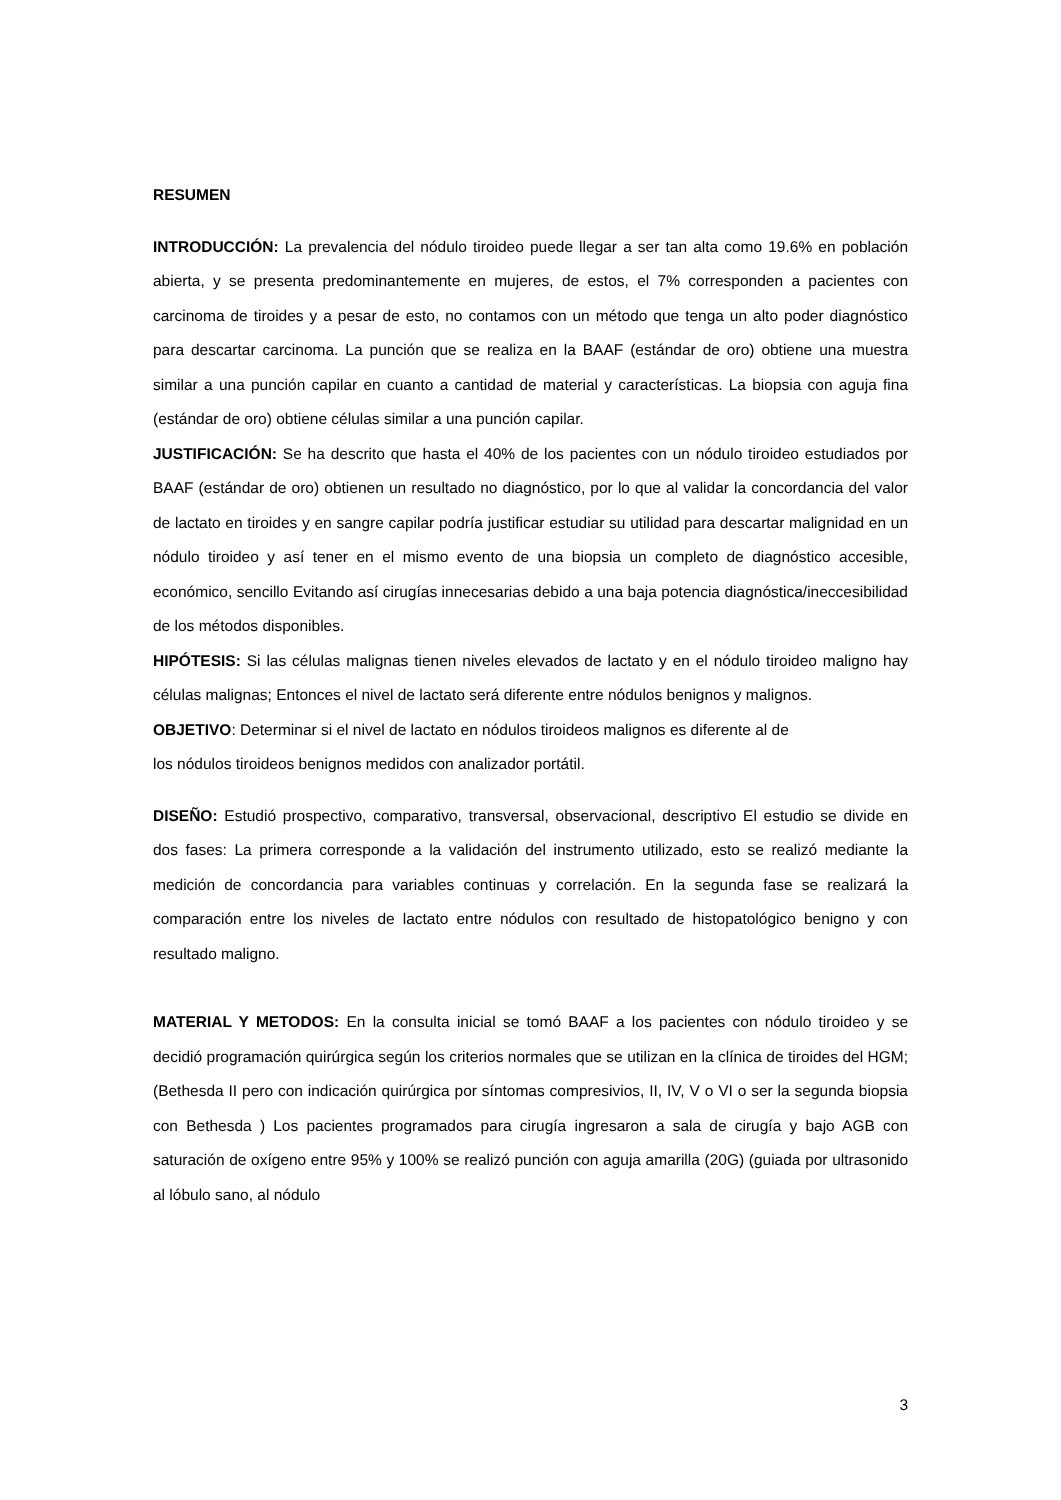RESUMEN
INTRODUCCIÓN: La prevalencia del nódulo tiroideo puede llegar a ser tan alta como 19.6% en población abierta, y se presenta predominantemente en mujeres, de estos, el 7% corresponden a pacientes con carcinoma de tiroides y a pesar de esto, no contamos con un método que tenga un alto poder diagnóstico para descartar carcinoma. La punción que se realiza en la BAAF (estándar de oro) obtiene una muestra similar a una punción capilar en cuanto a cantidad de material y características. La biopsia con aguja fina (estándar de oro) obtiene células similar a una punción capilar.
JUSTIFICACIÓN: Se ha descrito que hasta el 40% de los pacientes con un nódulo tiroideo estudiados por BAAF (estándar de oro) obtienen un resultado no diagnóstico, por lo que al validar la concordancia del valor de lactato en tiroides y en sangre capilar podría justificar estudiar su utilidad para descartar malignidad en un nódulo tiroideo y así tener en el mismo evento de una biopsia un completo de diagnóstico accesible, económico, sencillo Evitando así cirugías innecesarias debido a una baja potencia diagnóstica/ineccesibilidad de los métodos disponibles.
HIPÓTESIS: Si las células malignas tienen niveles elevados de lactato y en el nódulo tiroideo maligno hay células malignas; Entonces el nivel de lactato será diferente entre nódulos benignos y malignos.
OBJETIVO: Determinar si el nivel de lactato en nódulos tiroideos malignos es diferente al de
los nódulos tiroideos benignos medidos con analizador portátil.
DISEÑO: Estudió prospectivo, comparativo, transversal, observacional, descriptivo El estudio se divide en dos fases: La primera corresponde a la validación del instrumento utilizado, esto se realizó mediante la medición de concordancia para variables continuas y correlación. En la segunda fase se realizará la comparación entre los niveles de lactato entre nódulos con resultado de histopatológico benigno y con resultado maligno.
MATERIAL Y METODOS: En la consulta inicial se tomó BAAF a los pacientes con nódulo tiroideo y se decidió programación quirúrgica según los criterios normales que se utilizan en la clínica de tiroides del HGM; (Bethesda II pero con indicación quirúrgica por síntomas compresivios, II, IV, V o VI o ser la segunda biopsia con Bethesda ) Los pacientes programados para cirugía ingresaron a sala de cirugía y bajo AGB con saturación de oxígeno entre 95% y 100% se realizó punción con aguja amarilla (20G) (guiada por ultrasonido al lóbulo sano, al nódulo
3